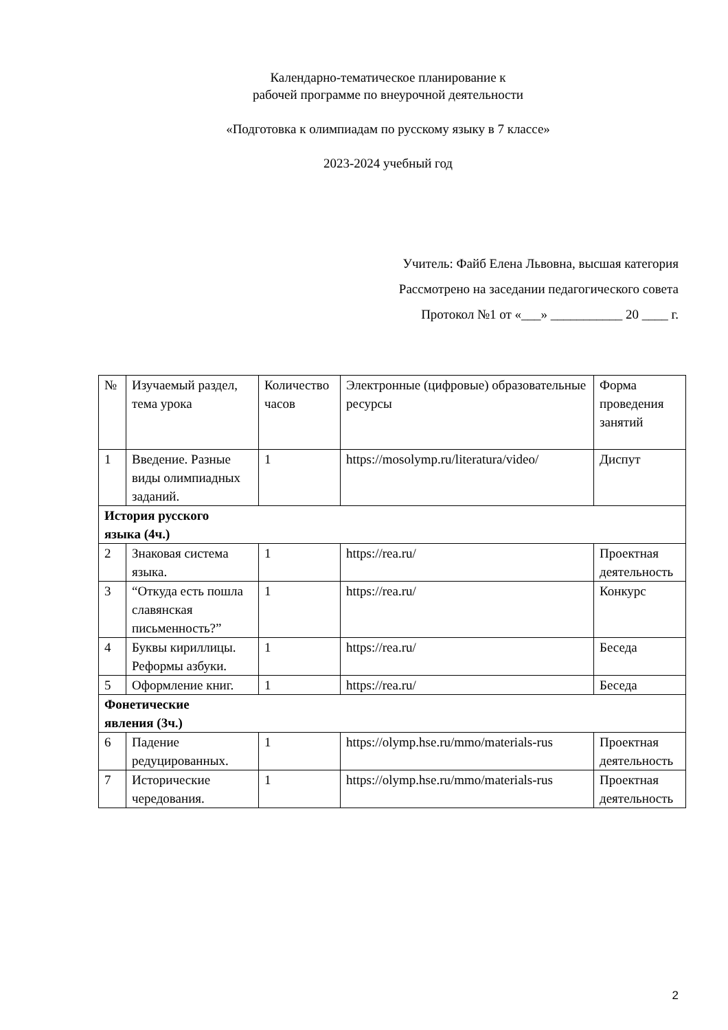Календарно-тематическое планирование к
рабочей программе по внеурочной деятельности
«Подготовка к олимпиадам по русскому языку в 7 классе»
2023-2024 учебный год
Учитель: Файб Елена Львовна, высшая категория
Рассмотрено на заседании педагогического совета
Протокол №1 от «___» ___________ 20 ____ г.
| № | Изучаемый раздел, тема урока | Количество часов | Электронные (цифровые) образовательные ресурсы | Форма проведения занятий |
| 1 | Введение. Разные виды олимпиадных заданий. | 1 | https://mosolymp.ru/literatura/video/ | Диспут |
| История русского языка (4ч.) | | | | |
| 2 | Знаковая система языка. | 1 | https://rea.ru/ | Проектная деятельность |
| 3 | “Откуда есть пошла славянская письменность?” | 1 | https://rea.ru/ | Конкурс |
| 4 | Буквы кириллицы. Реформы азбуки. | 1 | https://rea.ru/ | Беседа |
| 5 | Оформление книг. | 1 | https://rea.ru/ | Беседа |
| Фонетические явления (3ч.) | | | | |
| 6 | Падение редуцированных. | 1 | https://olymp.hse.ru/mmo/materials-rus | Проектная деятельность |
| 7 | Исторические чередования. | 1 | https://olymp.hse.ru/mmo/materials-rus | Проектная деятельность |
2